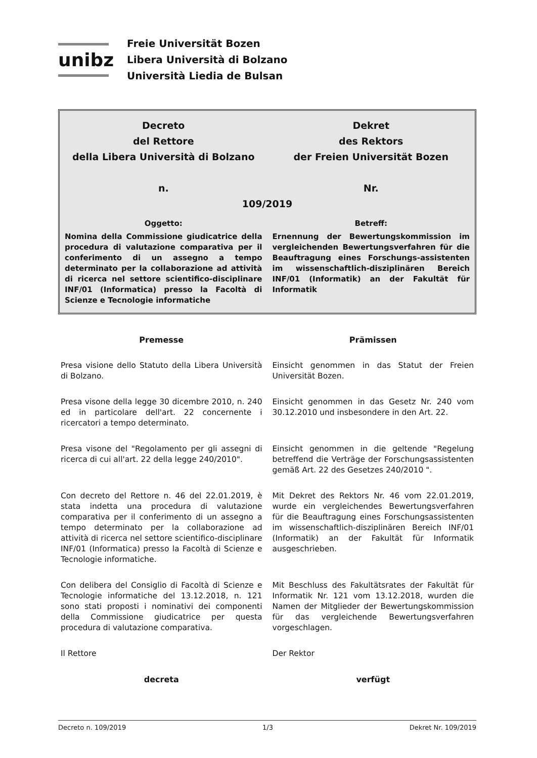unibz
Freie Universität Bozen
Libera Università di Bolzano
Università Liedia de Bulsan
Decreto
del Rettore
della Libera Università di Bolzano
n.
Dekret
des Rektors
der Freien Universität Bozen
Nr.
109/2019
Oggetto: Betreff:
Nomina della Commissione giudicatrice della procedura di valutazione comparativa per il conferimento di un assegno a tempo determinato per la collaborazione ad attività di ricerca nel settore scientifico-disciplinare INF/01 (Informatica) presso la Facoltà di Scienze e Tecnologie informatiche
Ernennung der Bewertungskommission im vergleichenden Bewertungsverfahren für die Beauftragung eines Forschungs-assistenten im wissenschaftlich-disziplinären Bereich INF/01 (Informatik) an der Fakultät für Informatik
Premesse Prämissen
Presa visione dello Statuto della Libera Università di Bolzano.
Einsicht genommen in das Statut der Freien Universität Bozen.
Presa visone della legge 30 dicembre 2010, n. 240 ed in particolare dell'art. 22 concernente i ricercatori a tempo determinato.
Einsicht genommen in das Gesetz Nr. 240 vom 30.12.2010 und insbesondere in den Art. 22.
Presa visone del "Regolamento per gli assegni di ricerca di cui all'art. 22 della legge 240/2010".
Einsicht genommen in die geltende "Regelung betreffend die Verträge der Forschungsassistenten gemäß Art. 22 des Gesetzes 240/2010 ".
Con decreto del Rettore n. 46 del 22.01.2019, è stata indetta una procedura di valutazione comparativa per il conferimento di un assegno a tempo determinato per la collaborazione ad attività di ricerca nel settore scientifico-disciplinare INF/01 (Informatica) presso la Facoltà di Scienze e Tecnologie informatiche.
Mit Dekret des Rektors Nr. 46 vom 22.01.2019, wurde ein vergleichendes Bewertungsverfahren für die Beauftragung eines Forschungsassistenten im wissenschaftlich-disziplinären Bereich INF/01 (Informatik) an der Fakultät für Informatik ausgeschrieben.
Con delibera del Consiglio di Facoltà di Scienze e Tecnologie informatiche del 13.12.2018, n. 121 sono stati proposti i nominativi dei componenti della Commissione giudicatrice per questa procedura di valutazione comparativa.
Mit Beschluss des Fakultätsrates der Fakultät für Informatik Nr. 121 vom 13.12.2018, wurden die Namen der Mitglieder der Bewertungskommission für das vergleichende Bewertungsverfahren vorgeschlagen.
Il Rettore Der Rektor
decreta verfügt
Decreto n. 109/2019 1/3 Dekret Nr. 109/2019